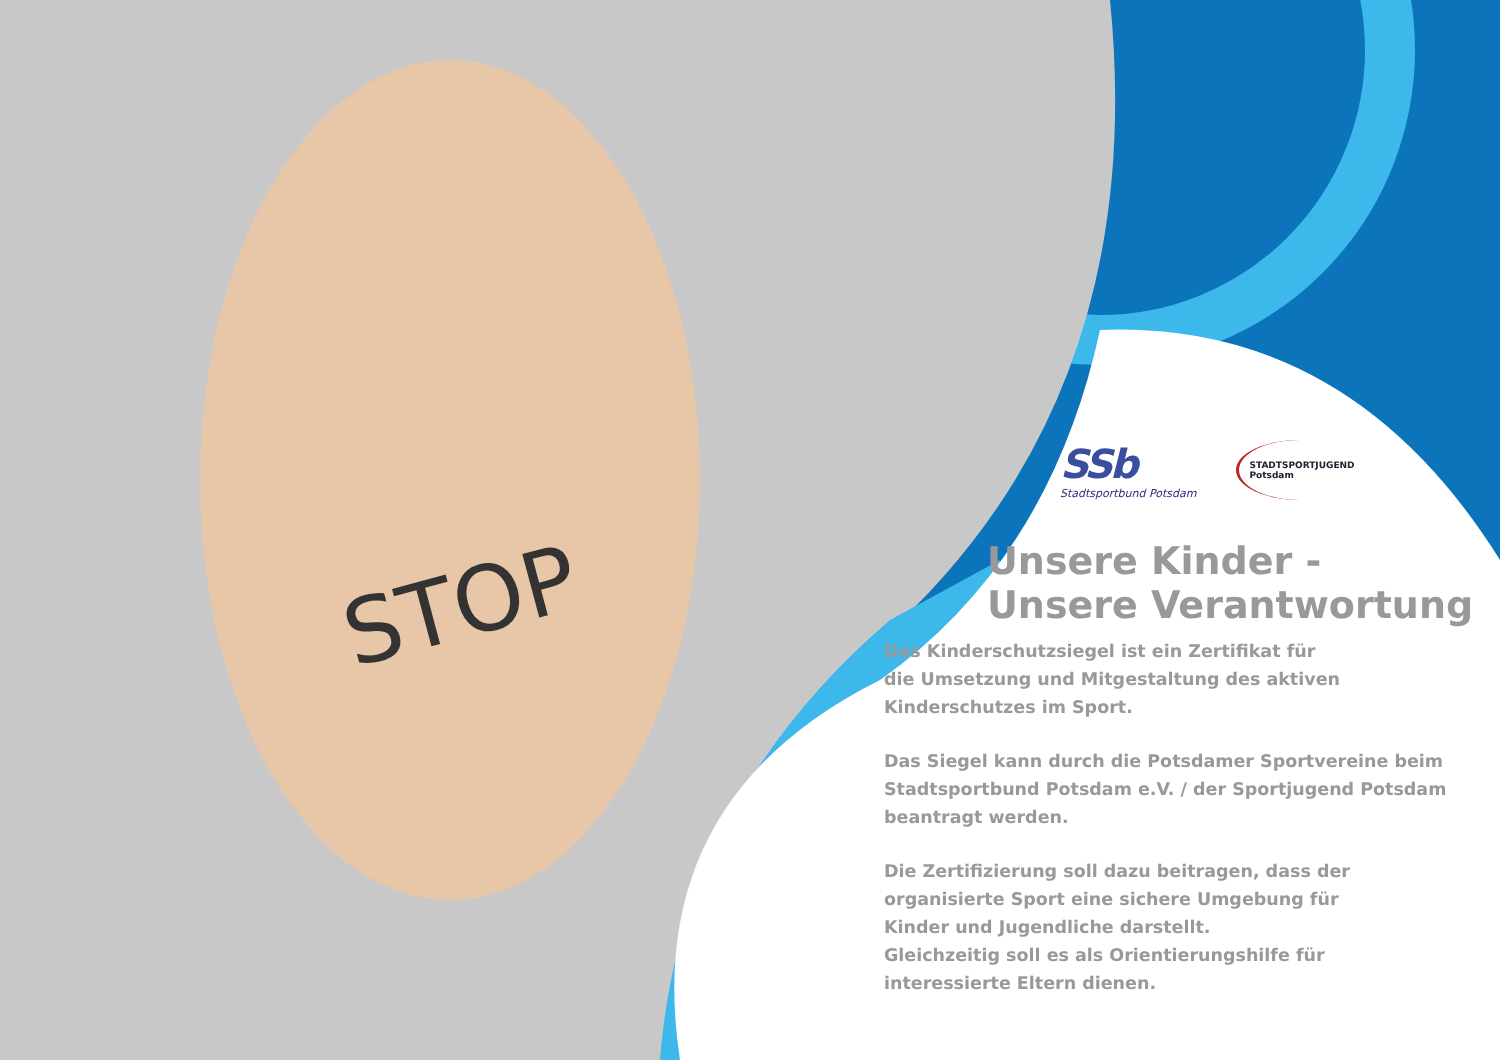STOP
SSb
Stadtsportbund Potsdam
STADTSPORTJUGEND
Potsdam
Unsere Kinder -
Unsere Verantwortung
Das Kinderschutzsiegel ist ein Zertifikat für
die Umsetzung und Mitgestaltung des aktiven
Kinderschutzes im Sport.
Das Siegel kann durch die Potsdamer Sportvereine beim
Stadtsportbund Potsdam e.V. / der Sportjugend Potsdam
beantragt werden.
Die Zertifizierung soll dazu beitragen, dass der
organisierte Sport eine sichere Umgebung für
Kinder und Jugendliche darstellt.
Gleichzeitig soll es als Orientierungshilfe für
interessierte Eltern dienen.